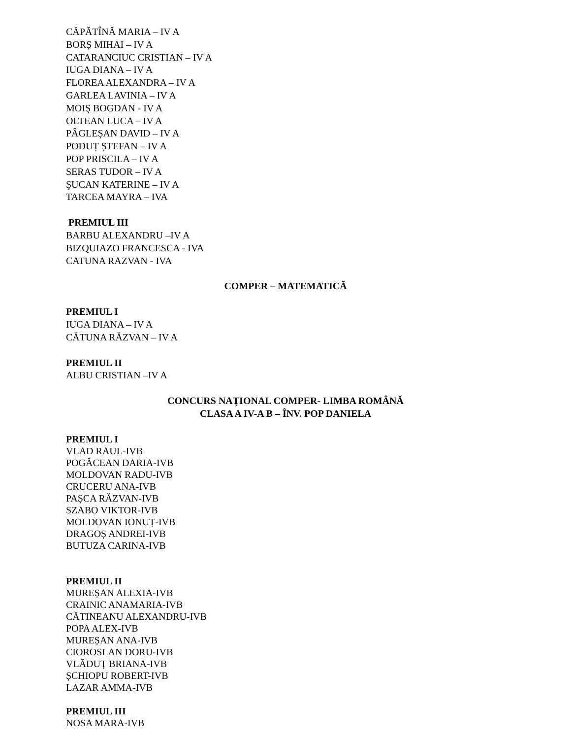CĂPĂTÎNĂ MARIA – IV A
BORȘ MIHAI – IV A
CATARANCIUC CRISTIAN – IV A
IUGA DIANA – IV A
FLOREA ALEXANDRA – IV A
GARLEA LAVINIA – IV A
MOIŞ BOGDAN - IV A
OLTEAN LUCA – IV A
PÂGLEȘAN DAVID – IV A
PODUȚ ȘTEFAN – IV A
POP PRISCILA – IV A
SERAS TUDOR – IV A
ŞUCAN KATERINE – IV A
TARCEA MAYRA – IVA
PREMIUL III
BARBU ALEXANDRU –IV A
BIZQUIAZO FRANCESCA - IVA
CATUNA RAZVAN - IVA
COMPER – MATEMATICĂ
PREMIUL I
IUGA DIANA – IV A
CĂTUNA RĂZVAN – IV A
PREMIUL II
ALBU CRISTIAN –IV A
CONCURS NAȚIONAL COMPER- LIMBA ROMÂNĂ
CLASA A IV-A B – ÎNV. POP DANIELA
PREMIUL I
VLAD RAUL-IVB
POGĂCEAN DARIA-IVB
MOLDOVAN RADU-IVB
CRUCERU ANA-IVB
PAȘCA RĂZVAN-IVB
SZABO VIKTOR-IVB
MOLDOVAN IONUȚ-IVB
DRAGOȘ ANDREI-IVB
BUTUZA CARINA-IVB
PREMIUL II
MUREȘAN ALEXIA-IVB
CRAINIC ANAMARIA-IVB
CĂTINEANU ALEXANDRU-IVB
POPA ALEX-IVB
MUREȘAN ANA-IVB
CIOROSLAN DORU-IVB
VLĂDUȚ BRIANA-IVB
ȘCHIOPU ROBERT-IVB
LAZAR AMMA-IVB
PREMIUL III
NOSA MARA-IVB